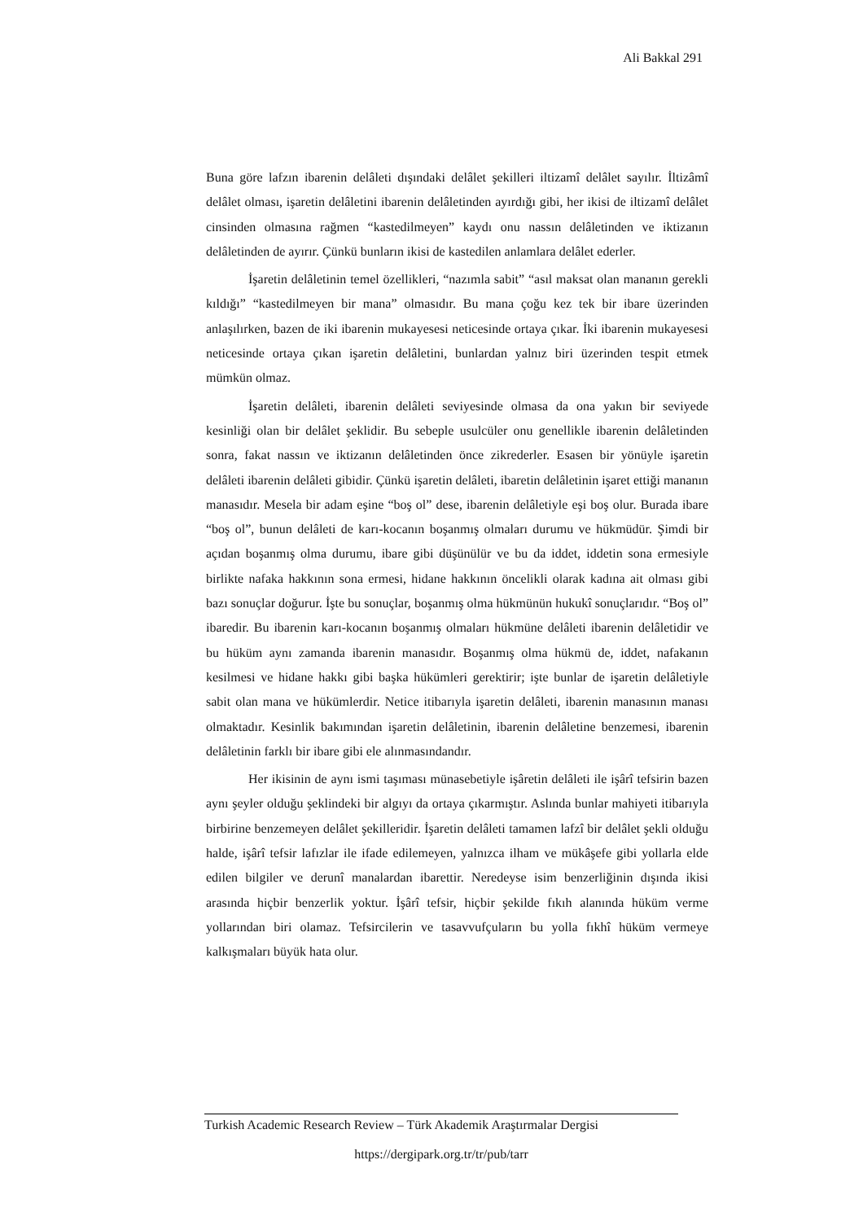Ali Bakkal 291
Buna göre lafzın ibarenin delâleti dışındaki delâlet şekilleri iltizamî delâlet sayılır. İltizâmî delâlet olması, işaretin delâletini ibarenin delâletinden ayırdığı gibi, her ikisi de iltizamî delâlet cinsinden olmasına rağmen “kastedilmeyen” kaydı onu nassın delâletinden ve iktizanın delâletinden de ayırır. Çünkü bunların ikisi de kastedilen anlamlara delâlet ederler.
İşaretin delâletinin temel özellikleri, “nazımla sabit” “asıl maksat olan mananın gerekli kıldığı” “kastedilmeyen bir mana” olmasıdır. Bu mana çoğu kez tek bir ibare üzerinden anlaşılırken, bazen de iki ibarenin mukayesesi neticesinde ortaya çıkar. İki ibarenin mukayesesi neticesinde ortaya çıkan işaretin delâletini, bunlardan yalnız biri üzerinden tespit etmek mümkün olmaz.
İşaretin delâleti, ibarenin delâleti seviyesinde olmasa da ona yakın bir seviyede kesinliği olan bir delâlet şeklidir. Bu sebeple usulcüler onu genellikle ibarenin delâletinden sonra, fakat nassın ve iktizanın delâletinden önce zikrederler. Esasen bir yönüyle işaretin delâleti ibarenin delâleti gibidir. Çünkü işaretin delâleti, ibaretin delâletinin işaret ettiği mananın manasıdır. Mesela bir adam eşine “boş ol” dese, ibarenin delâletiyle eşi boş olur. Burada ibare “boş ol”, bunun delâleti de karı-kocanın boşanmış olmaları durumu ve hükmüdür. Şimdi bir açıdan boşanmış olma durumu, ibare gibi düşünülür ve bu da iddet, iddetin sona ermesiyle birlikte nafaka hakkının sona ermesi, hidane hakkının öncelikli olarak kadına ait olması gibi bazı sonuçlar doğurur. İşte bu sonuçlar, boşanmış olma hükmünün hukukî sonuçlarıdır. “Boş ol” ibaredir. Bu ibarenin karı-kocanın boşanmış olmaları hükmüne delâleti ibarenin delâletidir ve bu hüküm aynı zamanda ibarenin manasıdır. Boşanmış olma hükmü de, iddet, nafakanın kesilmesi ve hidane hakkı gibi başka hükümleri gerektirir; işte bunlar de işaretin delâletiyle sabit olan mana ve hükümlerdir. Netice itibarıyla işaretin delâleti, ibarenin manasının manası olmaktadır. Kesinlik bakımından işaretin delâletinin, ibarenin delâletine benzemesi, ibarenin delâletinin farklı bir ibare gibi ele alınmasındandır.
Her ikisinin de aynı ismi taşıması münasebetiyle işâretin delâleti ile işârî tefsirin bazen aynı şeyler olduğu şeklindeki bir algıyı da ortaya çıkarmıştır. Aslında bunlar mahiyeti itibarıyla birbirine benzemeyen delâlet şekilleridir. İşaretin delâleti tamamen lafzî bir delâlet şekli olduğu halde, işârî tefsir lafızlar ile ifade edilemeyen, yalnızca ilham ve mükâşefe gibi yollarla elde edilen bilgiler ve derunî manalardan ibarettir. Neredeyse isim benzerliğinin dışında ikisi arasında hiçbir benzerlik yoktur. İşârî tefsir, hiçbir şekilde fıkıh alanında hüküm verme yollarından biri olamaz. Tefsircilerin ve tasavvufçuların bu yolla fıkhî hüküm vermeye kalkışmaları büyük hata olur.
Turkish Academic Research Review – Türk Akademik Araştırmalar Dergisi
https://dergipark.org.tr/tr/pub/tarr